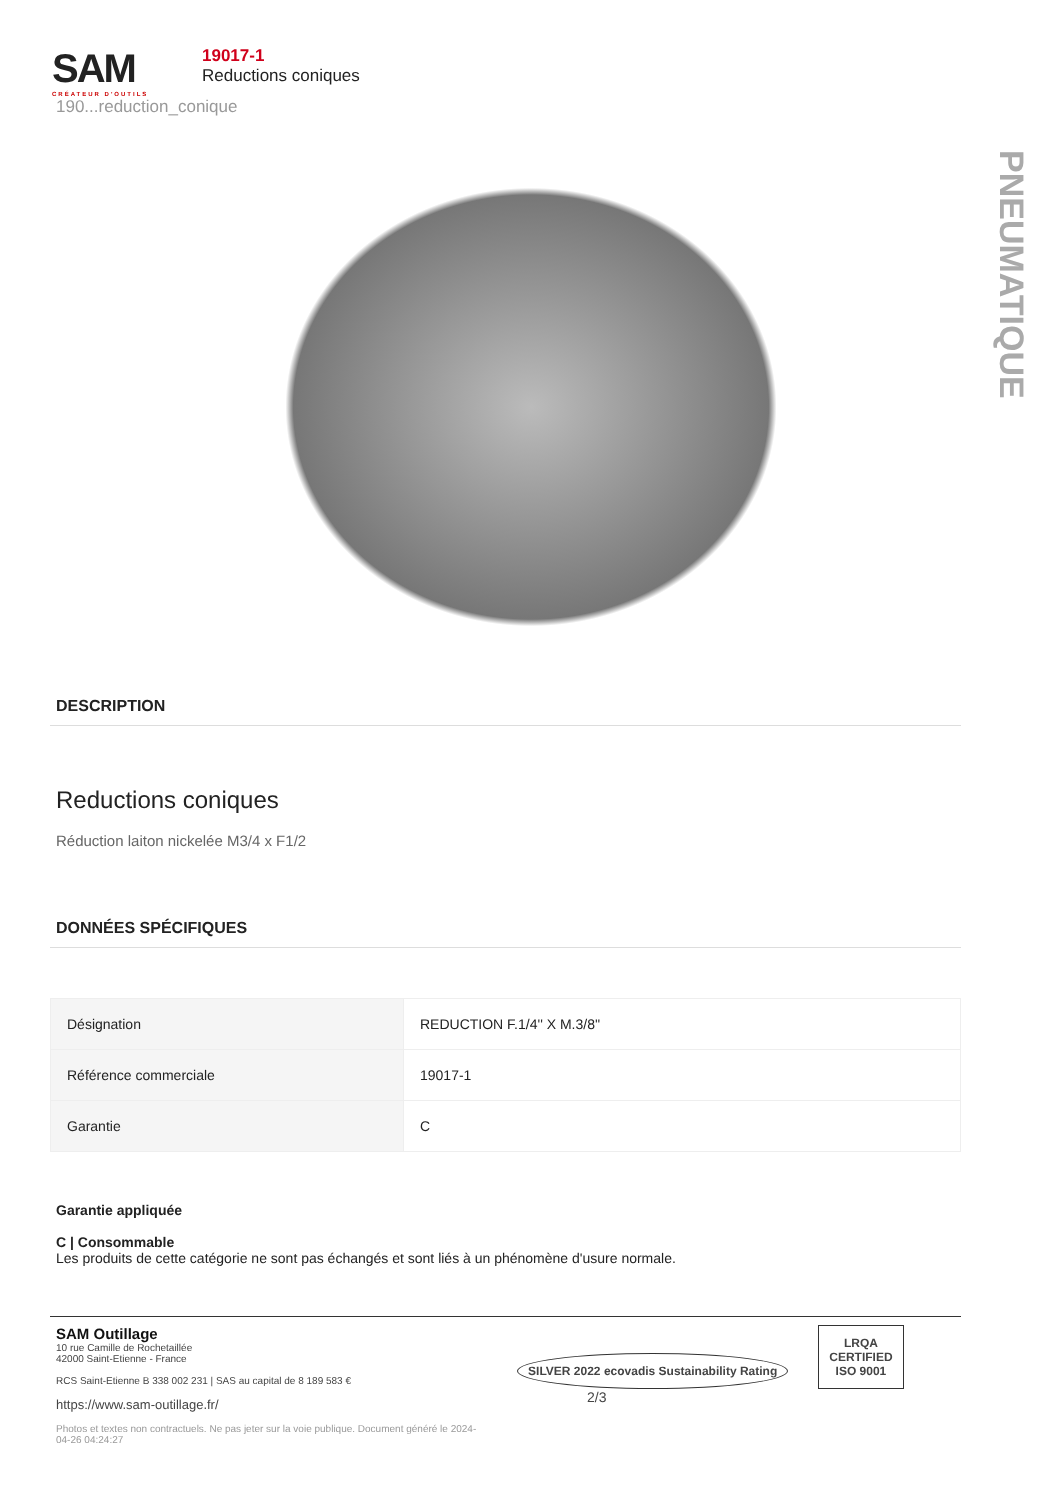SAM
CRÉATEUR D'OUTILS
19017-1
Reductions coniques
190...reduction_conique
PNEUMATIQUE
DESCRIPTION
Reductions coniques
Réduction laiton nickelée M3/4 x F1/2
DONNÉES SPÉCIFIQUES
| Désignation | REDUCTION F.1/4'' X M.3/8'' |
| Référence commerciale | 19017-1 |
| Garantie | C |
Garantie appliquée
C | Consommable
Les produits de cette catégorie ne sont pas échangés et sont liés à un phénomène d'usure normale.
SAM Outillage
10 rue Camille de Rochetaillée
42000 Saint-Etienne - France
RCS Saint-Etienne B 338 002 231 | SAS au capital de 8 189 583 €
https://www.sam-outillage.fr/
Photos et textes non contractuels. Ne pas jeter sur la voie publique. Document généré le 2024-04-26 04:24:27
SILVER 2022 ecovadis Sustainability Rating LRQA
CERTIFIED
ISO 9001 2/3